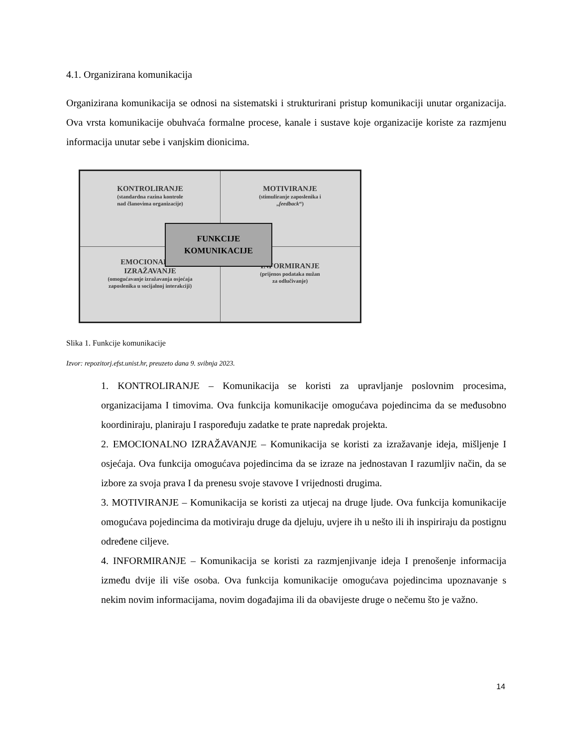4.1. Organizirana komunikacija
Organizirana komunikacija se odnosi na sistematski i strukturirani pristup komunikaciji unutar organizacija. Ova vrsta komunikacije obuhvaća formalne procese, kanale i sustave koje organizacije koriste za razmjenu informacija unutar sebe i vanjskim dionicima.
KONTROLIRANJE
(standardna razina kontrole
nad članovima organizacije)
MOTIVIRANJE
(stimuliranje zaposlenika i
„feedback“)
EMOCIONALNO
IZRAŽAVANJE
(omogućavanje izražavanja osjećaja
zaposlenika u socijalnoj interakciji)
INFORMIRANJE
(prijenos podataka nužan
za odlučivanje)
FUNKCIJE
KOMUNIKACIJE
Slika 1. Funkcije komunikacije
Izvor: repozitorj.efst.unist.hr, preuzeto dana 9. svibnja 2023.
1. KONTROLIRANJE – Komunikacija se koristi za upravljanje poslovnim procesima, organizacijama I timovima. Ova funkcija komunikacije omogućava pojedincima da se međusobno koordiniraju, planiraju I raspoređuju zadatke te prate napredak projekta.
2. EMOCIONALNO IZRAŽAVANJE – Komunikacija se koristi za izražavanje ideja, mišljenje I osjećaja. Ova funkcija omogućava pojedincima da se izraze na jednostavan I razumljiv način, da se izbore za svoja prava I da prenesu svoje stavove I vrijednosti drugima.
3. MOTIVIRANJE – Komunikacija se koristi za utjecaj na druge ljude. Ova funkcija komunikacije omogućava pojedincima da motiviraju druge da djeluju, uvjere ih u nešto ili ih inspiriraju da postignu određene ciljeve.
4. INFORMIRANJE – Komunikacija se koristi za razmjenjivanje ideja I prenošenje informacija između dvije ili više osoba. Ova funkcija komunikacije omogućava pojedincima upoznavanje s nekim novim informacijama, novim događajima ili da obavijeste druge o nečemu što je važno.
14